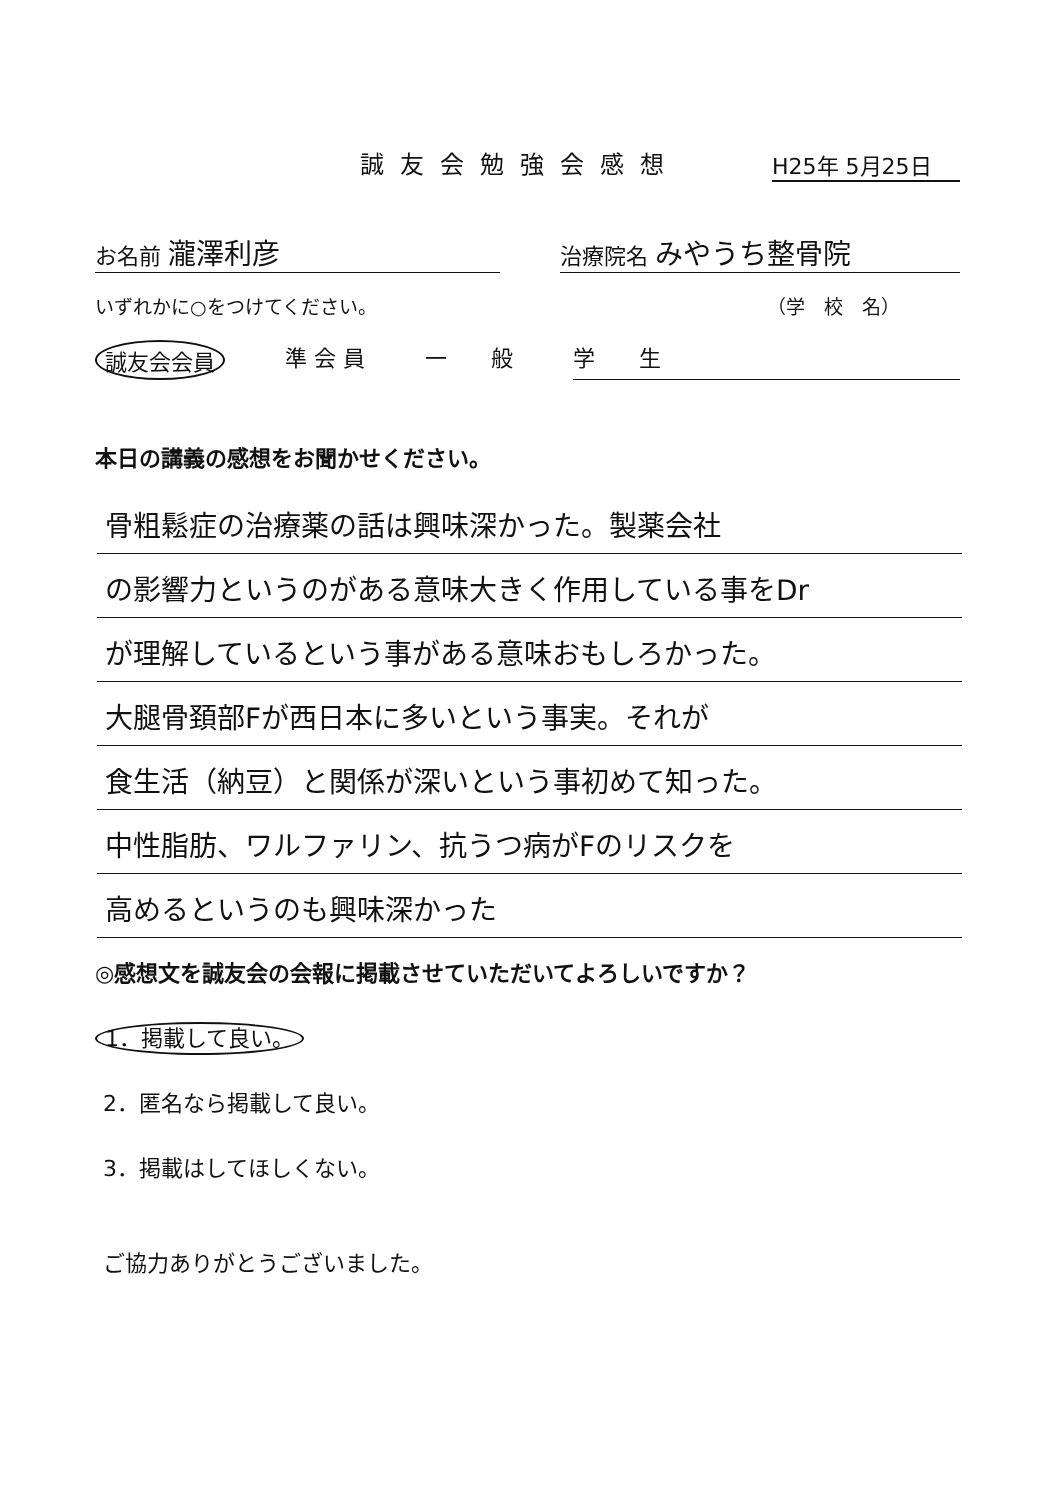誠友会勉強会感想 H25年 5月25日
お名前 瀧澤利彦
治療院名 みやうち整骨院
いずれかに○をつけてください。 （学　校　名）
誠友会会員 準 会 員 一　　般 学　　生
本日の講義の感想をお聞かせください。
骨粗鬆症の治療薬の話は興味深かった。製薬会社
の影響力というのがある意味大きく作用している事をDr
が理解しているという事がある意味おもしろかった。
大腿骨頚部Fが西日本に多いという事実。それが
食生活（納豆）と関係が深いという事初めて知った。
中性脂肪、ワルファリン、抗うつ病がFのリスクを
高めるというのも興味深かった
◎感想文を誠友会の会報に掲載させていただいてよろしいですか？
1．掲載して良い。
2．匿名なら掲載して良い。
3．掲載はしてほしくない。
ご協力ありがとうございました。